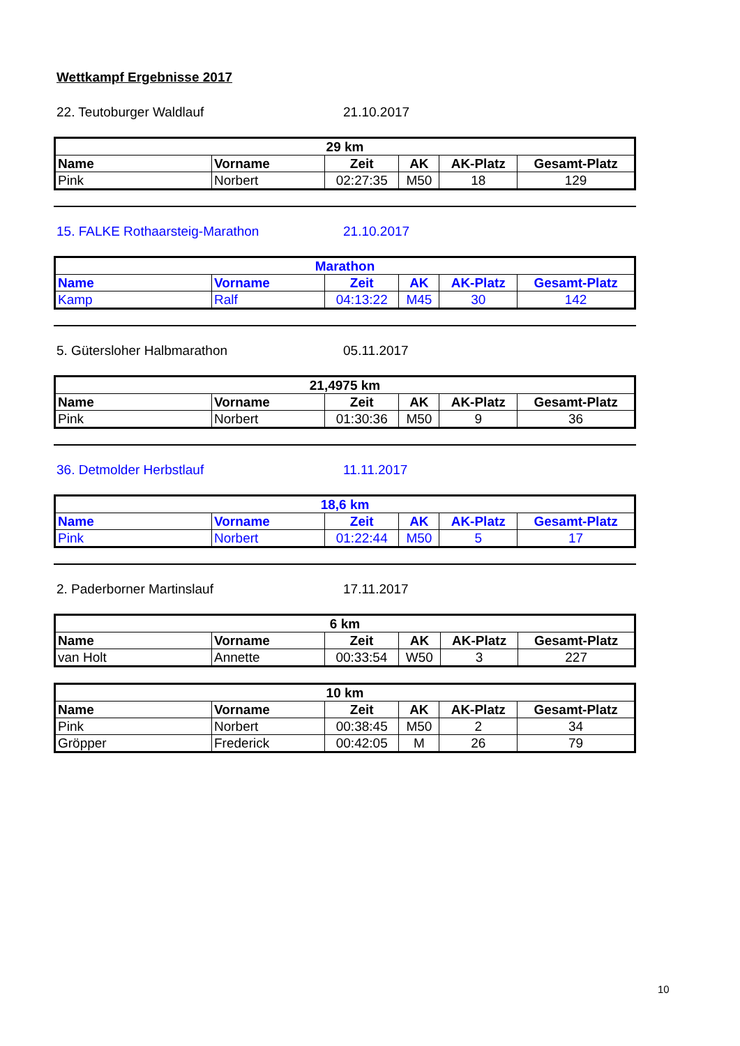Wettkampf Ergebnisse 2017
22. Teutoburger Waldlauf 21.10.2017
| 29 km | | | | | |
| --- | --- | --- | --- | --- | --- |
| Name | Vorname | Zeit | AK | AK-Platz | Gesamt-Platz |
| Pink | Norbert | 02:27:35 | M50 | 18 | 129 |
15. FALKE Rothaarsteig-Marathon 21.10.2017
| Marathon | | | | | |
| --- | --- | --- | --- | --- | --- |
| Name | Vorname | Zeit | AK | AK-Platz | Gesamt-Platz |
| Kamp | Ralf | 04:13:22 | M45 | 30 | 142 |
5. Gütersloher Halbmarathon 05.11.2017
| 21,4975 km | | | | | |
| --- | --- | --- | --- | --- | --- |
| Name | Vorname | Zeit | AK | AK-Platz | Gesamt-Platz |
| Pink | Norbert | 01:30:36 | M50 | 9 | 36 |
36. Detmolder Herbstlauf 11.11.2017
| 18,6 km | | | | | |
| --- | --- | --- | --- | --- | --- |
| Name | Vorname | Zeit | AK | AK-Platz | Gesamt-Platz |
| Pink | Norbert | 01:22:44 | M50 | 5 | 17 |
2. Paderborner Martinslauf 17.11.2017
| 6 km | | | | | |
| --- | --- | --- | --- | --- | --- |
| Name | Vorname | Zeit | AK | AK-Platz | Gesamt-Platz |
| van Holt | Annette | 00:33:54 | W50 | 3 | 227 |
| 10 km | | | | | |
| --- | --- | --- | --- | --- | --- |
| Name | Vorname | Zeit | AK | AK-Platz | Gesamt-Platz |
| Pink | Norbert | 00:38:45 | M50 | 2 | 34 |
| Gröpper | Frederick | 00:42:05 | M | 26 | 79 |
10